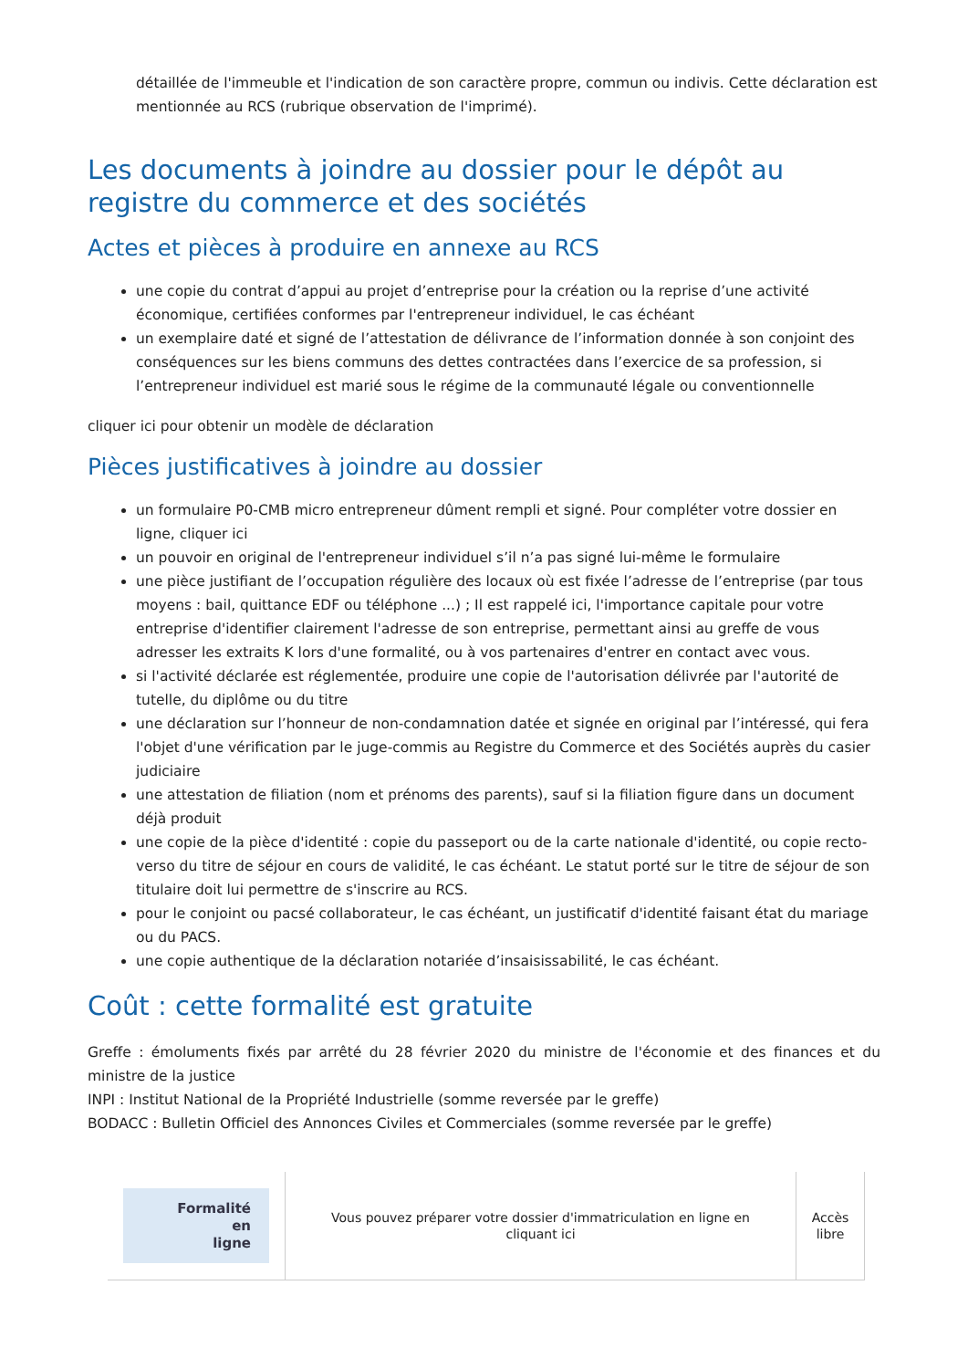détaillée de l'immeuble et l'indication de son caractère propre, commun ou indivis. Cette déclaration est mentionnée au RCS (rubrique observation de l'imprimé).
Les documents à joindre au dossier pour le dépôt au registre du commerce et des sociétés
Actes et pièces à produire en annexe au RCS
une copie du contrat d’appui au projet d’entreprise pour la création ou la reprise d’une activité économique, certifiées conformes par l'entrepreneur individuel, le cas échéant
un exemplaire daté et signé de l’attestation de délivrance de l’information donnée à son conjoint des conséquences sur les biens communs des dettes contractées dans l’exercice de sa profession, si l’entrepreneur individuel est marié sous le régime de la communauté légale ou conventionnelle
cliquer ici pour obtenir un modèle de déclaration
Pièces justificatives à joindre au dossier
un formulaire P0-CMB micro entrepreneur dûment rempli et signé. Pour compléter votre dossier en ligne, cliquer ici
un pouvoir en original de l'entrepreneur individuel s’il n’a pas signé lui-même le formulaire
une pièce justifiant de l’occupation régulière des locaux où est fixée l’adresse de l’entreprise (par tous moyens : bail, quittance EDF ou téléphone ...) ; Il est rappelé ici, l'importance capitale pour votre entreprise d'identifier clairement l'adresse de son entreprise, permettant ainsi au greffe de vous adresser les extraits K lors d'une formalité, ou à vos partenaires d'entrer en contact avec vous.
si l'activité déclarée est réglementée, produire une copie de l'autorisation délivrée par l'autorité de tutelle, du diplôme ou du titre
une déclaration sur l’honneur de non-condamnation datée et signée en original par l’intéressé, qui fera l'objet d'une vérification par le juge-commis au Registre du Commerce et des Sociétés auprès du casier judiciaire
une attestation de filiation (nom et prénoms des parents), sauf si la filiation figure dans un document déjà produit
une copie de la pièce d'identité : copie du passeport ou de la carte nationale d'identité, ou copie recto-verso du titre de séjour en cours de validité, le cas échéant. Le statut porté sur le titre de séjour de son titulaire doit lui permettre de s'inscrire au RCS.
pour le conjoint ou pacsé collaborateur, le cas échéant, un justificatif d'identité faisant état du mariage ou du PACS.
une copie authentique de la déclaration notariée d’insaisissabilité, le cas échéant.
Coût : cette formalité est gratuite
Greffe : émoluments fixés par arrêté du 28 février 2020 du ministre de l'économie et des finances et du ministre de la justice
INPI : Institut National de la Propriété Industrielle (somme reversée par le greffe)
BODACC : Bulletin Officiel des Annonces Civiles et Commerciales (somme reversée par le greffe)
| Formalité en ligne | Vous pouvez préparer votre dossier d'immatriculation en ligne en cliquant ici | Accès libre |